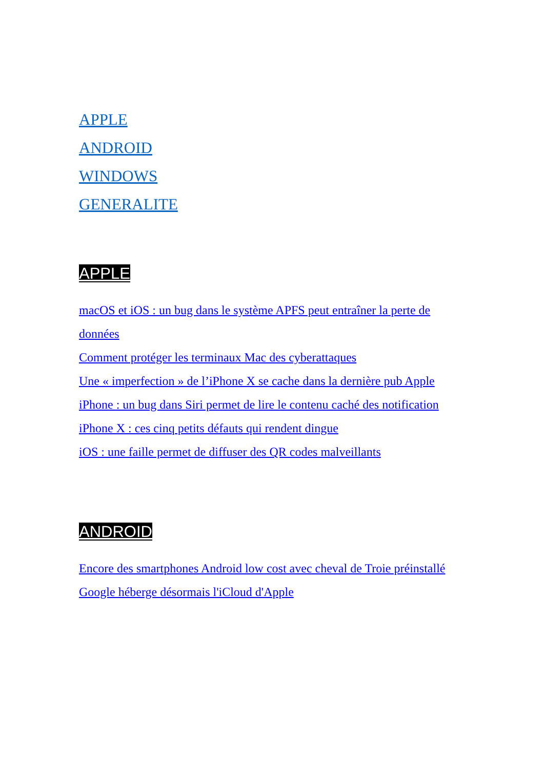APPLE
ANDROID
WINDOWS
GENERALITE
APPLE
macOS et iOS : un bug dans le système APFS peut entraîner la perte de données
Comment protéger les terminaux Mac des cyberattaques
Une « imperfection » de l’iPhone X se cache dans la dernière pub Apple
iPhone : un bug dans Siri permet de lire le contenu caché des notification
iPhone X : ces cinq petits défauts qui rendent dingue
iOS : une faille permet de diffuser des QR codes malveillants
ANDROID
Encore des smartphones Android low cost avec cheval de Troie préinstallé
Google héberge désormais l'iCloud d'Apple